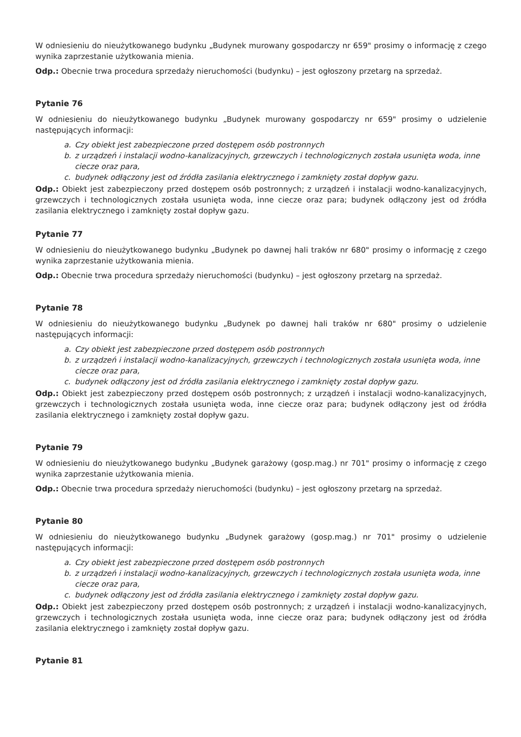W odniesieniu do nieużytkowanego budynku „Budynek murowany gospodarczy nr 659" prosimy o informację z czego wynika zaprzestanie użytkowania mienia.
Odp.: Obecnie trwa procedura sprzedaży nieruchomości (budynku) – jest ogłoszony przetarg na sprzedaż.
Pytanie 76
W odniesieniu do nieużytkowanego budynku „Budynek murowany gospodarczy nr 659" prosimy o udzielenie następujących informacji:
a. Czy obiekt jest zabezpieczone przed dostępem osób postronnych
b. z urządzeń i instalacji wodno-kanalizacyjnych, grzewczych i technologicznych została usunięta woda, inne ciecze oraz para,
c. budynek odłączony jest od źródła zasilania elektrycznego i zamknięty został dopływ gazu.
Odp.: Obiekt jest zabezpieczony przed dostępem osób postronnych; z urządzeń i instalacji wodno-kanalizacyjnych, grzewczych i technologicznych została usunięta woda, inne ciecze oraz para; budynek odłączony jest od źródła zasilania elektrycznego i zamknięty został dopływ gazu.
Pytanie 77
W odniesieniu do nieużytkowanego budynku „Budynek po dawnej hali traków nr 680" prosimy o informację z czego wynika zaprzestanie użytkowania mienia.
Odp.: Obecnie trwa procedura sprzedaży nieruchomości (budynku) – jest ogłoszony przetarg na sprzedaż.
Pytanie 78
W odniesieniu do nieużytkowanego budynku „Budynek po dawnej hali traków nr 680" prosimy o udzielenie następujących informacji:
a. Czy obiekt jest zabezpieczone przed dostępem osób postronnych
b. z urządzeń i instalacji wodno-kanalizacyjnych, grzewczych i technologicznych została usunięta woda, inne ciecze oraz para,
c. budynek odłączony jest od źródła zasilania elektrycznego i zamknięty został dopływ gazu.
Odp.: Obiekt jest zabezpieczony przed dostępem osób postronnych; z urządzeń i instalacji wodno-kanalizacyjnych, grzewczych i technologicznych została usunięta woda, inne ciecze oraz para; budynek odłączony jest od źródła zasilania elektrycznego i zamknięty został dopływ gazu.
Pytanie 79
W odniesieniu do nieużytkowanego budynku „Budynek garażowy (gosp.mag.) nr 701" prosimy o informację z czego wynika zaprzestanie użytkowania mienia.
Odp.: Obecnie trwa procedura sprzedaży nieruchomości (budynku) – jest ogłoszony przetarg na sprzedaż.
Pytanie 80
W odniesieniu do nieużytkowanego budynku „Budynek garażowy (gosp.mag.) nr 701" prosimy o udzielenie następujących informacji:
a. Czy obiekt jest zabezpieczone przed dostępem osób postronnych
b. z urządzeń i instalacji wodno-kanalizacyjnych, grzewczych i technologicznych została usunięta woda, inne ciecze oraz para,
c. budynek odłączony jest od źródła zasilania elektrycznego i zamknięty został dopływ gazu.
Odp.: Obiekt jest zabezpieczony przed dostępem osób postronnych; z urządzeń i instalacji wodno-kanalizacyjnych, grzewczych i technologicznych została usunięta woda, inne ciecze oraz para; budynek odłączony jest od źródła zasilania elektrycznego i zamknięty został dopływ gazu.
Pytanie 81